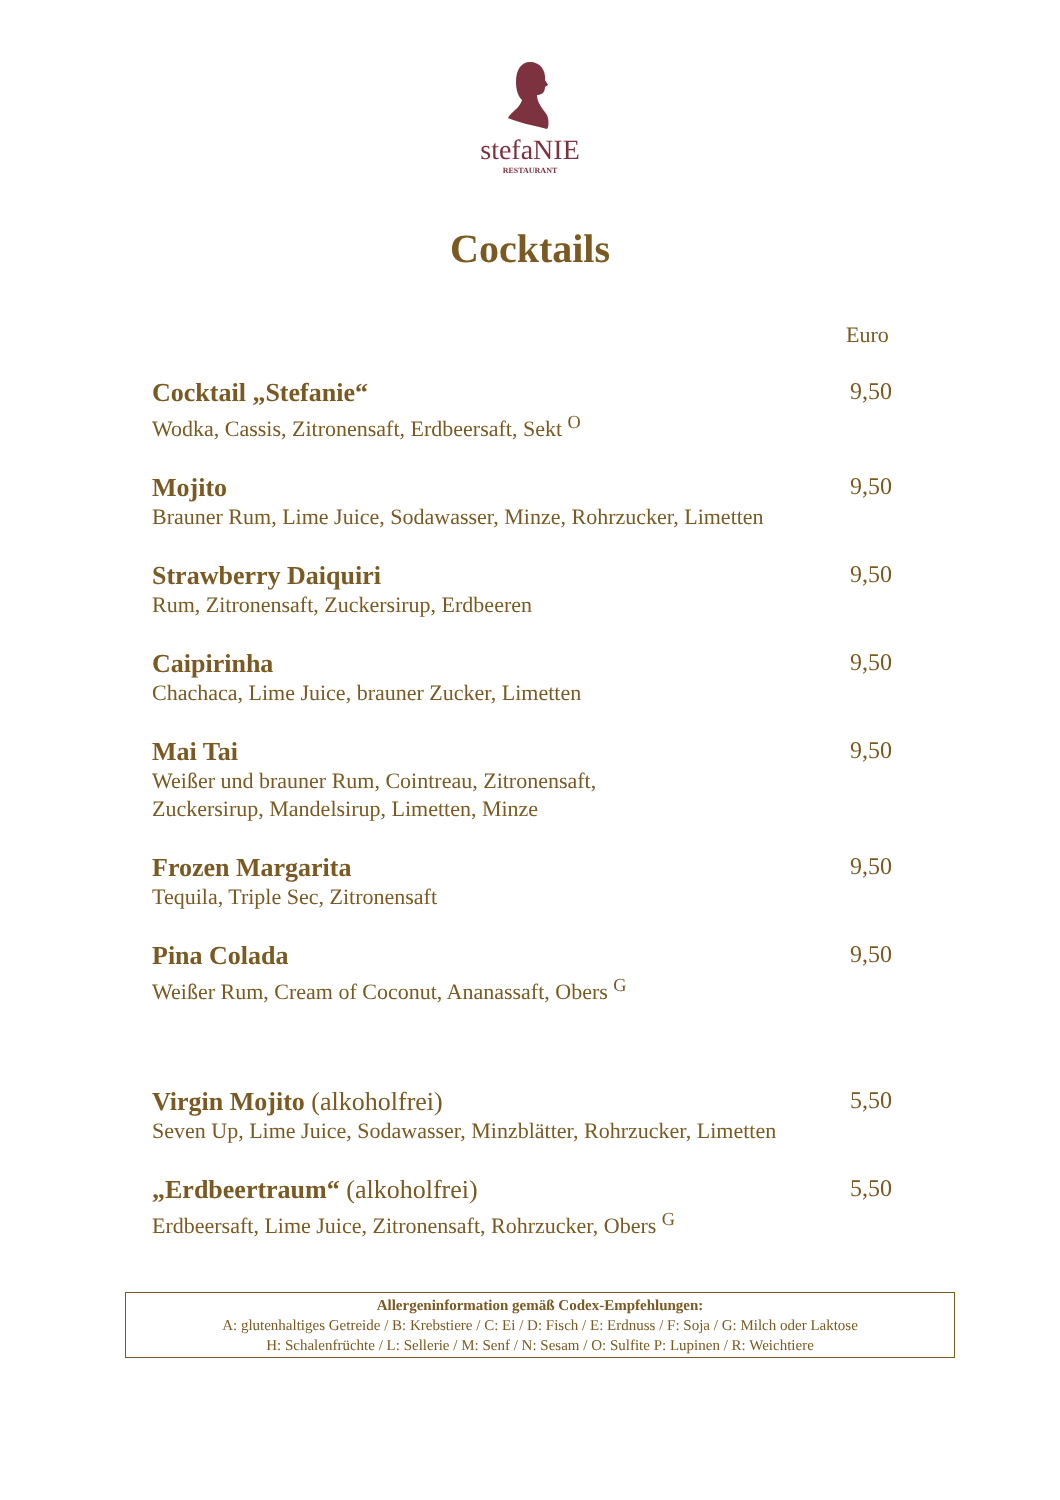stefaNIE
RESTAURANT
Cocktails
Euro
Cocktail „Stefanie“
Wodka, Cassis, Zitronensaft, Erdbeersaft, Sekt <sup>O</sup>
9,50
Mojito
Brauner Rum, Lime Juice, Sodawasser, Minze, Rohrzucker, Limetten
9,50
Strawberry Daiquiri
Rum, Zitronensaft, Zuckersirup, Erdbeeren
9,50
Caipirinha
Chachaca, Lime Juice, brauner Zucker, Limetten
9,50
Mai Tai
Weißer und brauner Rum, Cointreau, Zitronensaft,
Zuckersirup, Mandelsirup, Limetten, Minze
9,50
Frozen Margarita
Tequila, Triple Sec, Zitronensaft
9,50
Pina Colada
Weißer Rum, Cream of Coconut, Ananassaft, Obers <sup>G</sup>
9,50
Virgin Mojito (alkoholfrei)
Seven Up, Lime Juice, Sodawasser, Minzblätter, Rohrzucker, Limetten
5,50
„Erdbeertraum“ (alkoholfrei)
Erdbeersaft, Lime Juice, Zitronensaft, Rohrzucker, Obers <sup>G</sup>
5,50
Allergeninformation gemäß Codex-Empfehlungen:
A: glutenhaltiges Getreide / B: Krebstiere / C: Ei / D: Fisch / E: Erdnuss / F: Soja / G: Milch oder Laktose
H: Schalenfrüchte / L: Sellerie / M: Senf / N: Sesam / O: Sulfite P: Lupinen / R: Weichtiere